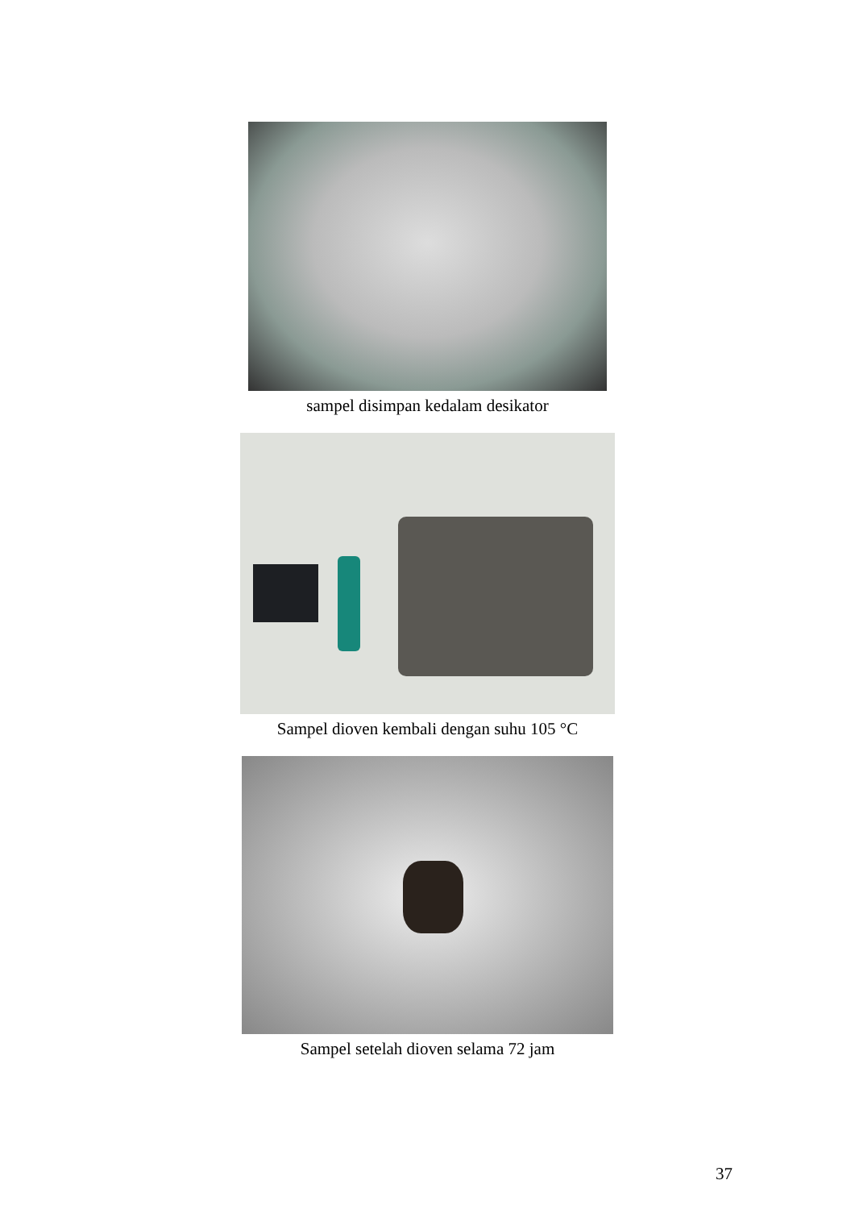sampel disimpan kedalam desikator
Sampel dioven kembali dengan suhu 105 °C
Sampel setelah dioven selama 72 jam
37